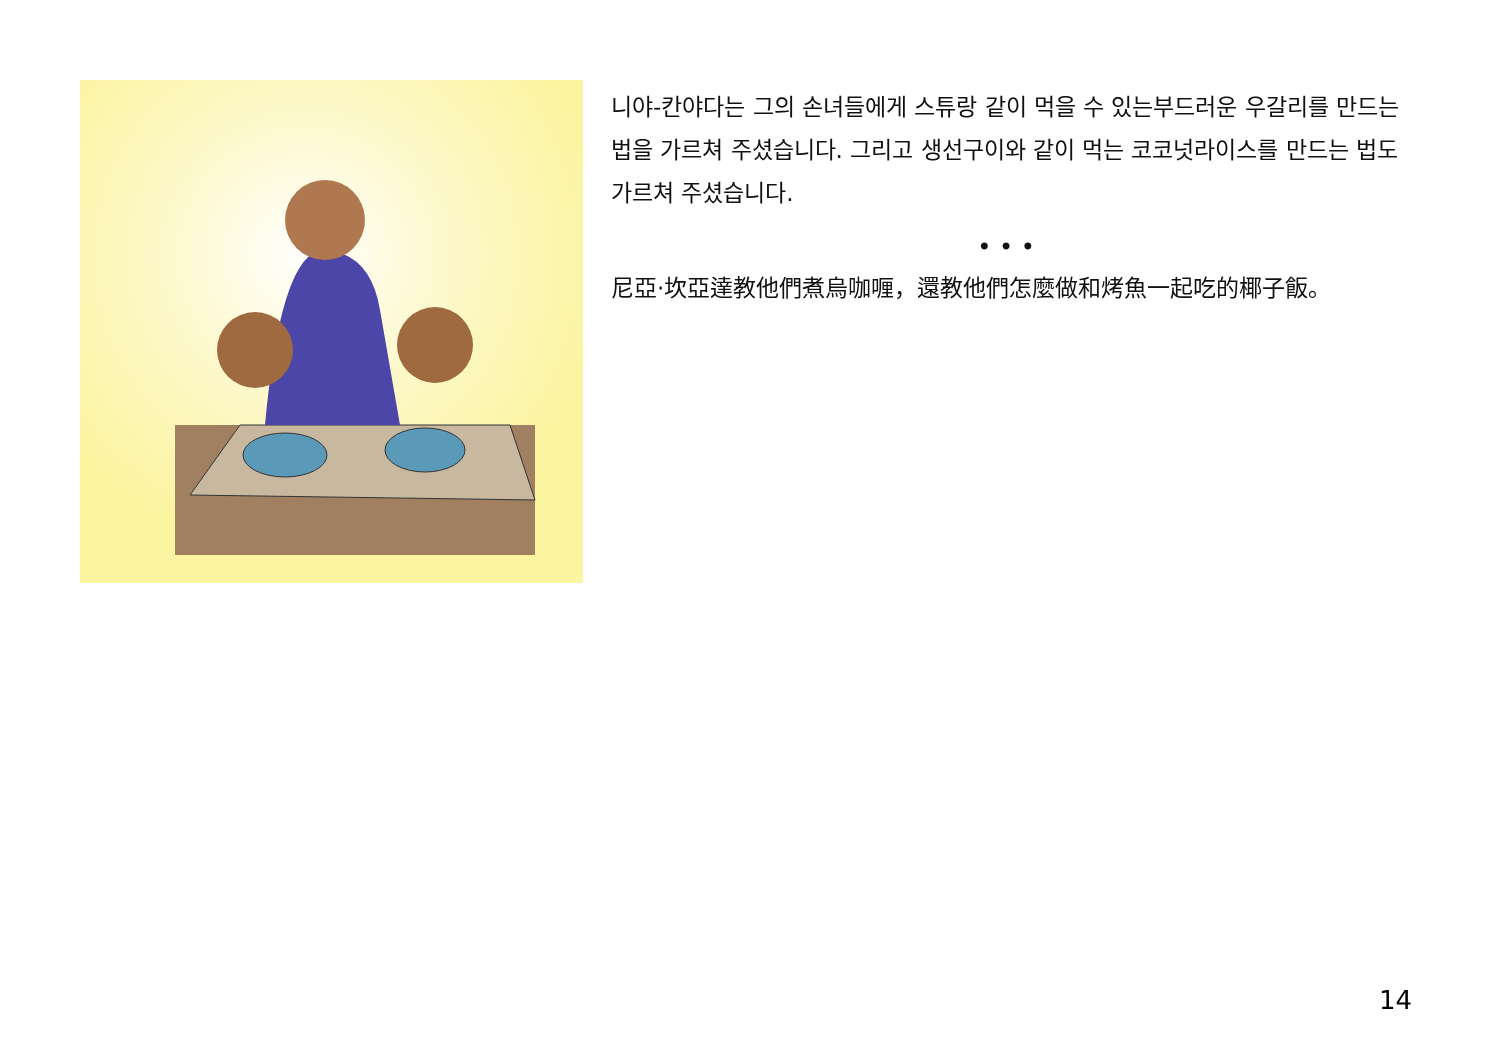니야-칸야다는 그의 손녀들에게 스튜랑 같이 먹을 수 있는부드러운 우갈리를 만드는법을 가르쳐 주셨습니다. 그리고 생선구이와 같이 먹는 코코넛라이스를 만드는 법도 가르쳐 주셨습니다.
• • •
尼亞·坎亞達教他們煮烏咖喱，還教他們怎麼做和烤魚一起吃的椰子飯。
14